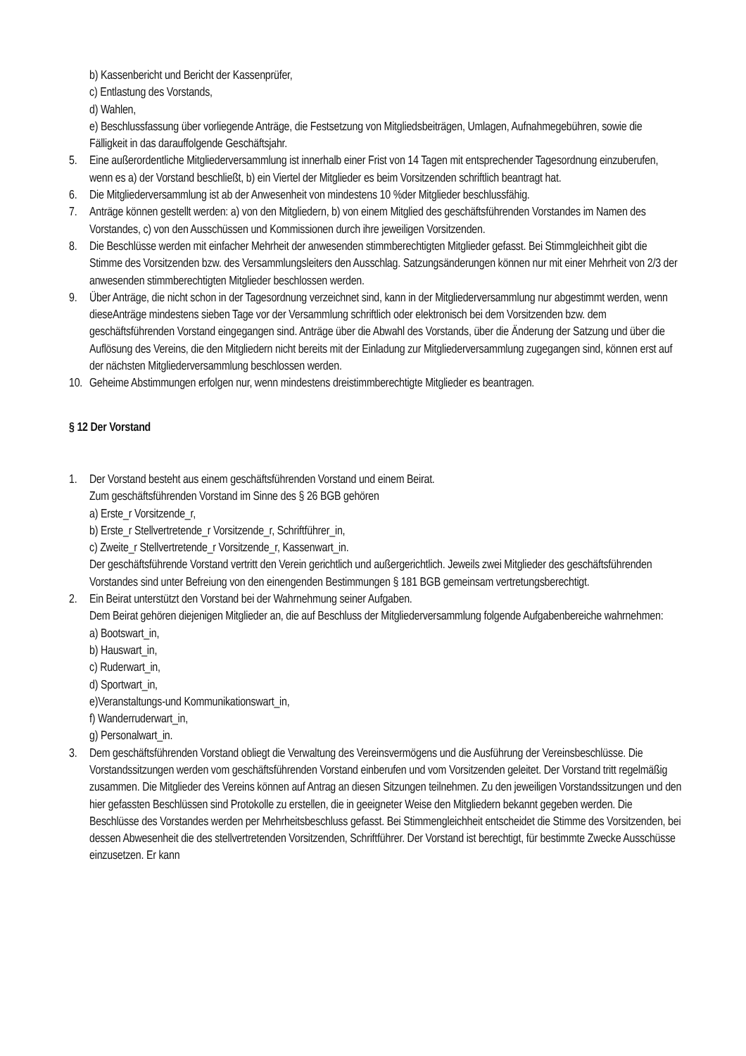b) Kassenbericht und Bericht der Kassenprüfer,
c) Entlastung des Vorstands,
d) Wahlen,
e) Beschlussfassung über vorliegende Anträge, die Festsetzung von Mitgliedsbeiträgen, Umlagen, Aufnahmegebühren, sowie die Fälligkeit in das darauffolgende Geschäftsjahr.
5. Eine außerordentliche Mitgliederversammlung ist innerhalb einer Frist von 14 Tagen mit entsprechender Tagesordnung einzuberufen, wenn es a) der Vorstand beschließt, b) ein Viertel der Mitglieder es beim Vorsitzenden schriftlich beantragt hat.
6. Die Mitgliederversammlung ist ab der Anwesenheit von mindestens 10 %der Mitglieder beschlussfähig.
7. Anträge können gestellt werden: a) von den Mitgliedern, b) von einem Mitglied des geschäftsführenden Vorstandes im Namen des Vorstandes, c) von den Ausschüssen und Kommissionen durch ihre jeweiligen Vorsitzenden.
8. Die Beschlüsse werden mit einfacher Mehrheit der anwesenden stimmberechtigten Mitglieder gefasst. Bei Stimmgleichheit gibt die Stimme des Vorsitzenden bzw. des Versammlungsleiters den Ausschlag. Satzungsänderungen können nur mit einer Mehrheit von 2/3 der anwesenden stimmberechtigten Mitglieder beschlossen werden.
9. Über Anträge, die nicht schon in der Tagesordnung verzeichnet sind, kann in der Mitgliederversammlung nur abgestimmt werden, wenn dieseAnträge mindestens sieben Tage vor der Versammlung schriftlich oder elektronisch bei dem Vorsitzenden bzw. dem geschäftsführenden Vorstand eingegangen sind. Anträge über die Abwahl des Vorstands, über die Änderung der Satzung und über die Auflösung des Vereins, die den Mitgliedern nicht bereits mit der Einladung zur Mitgliederversammlung zugegangen sind, können erst auf der nächsten Mitgliederversammlung beschlossen werden.
10. Geheime Abstimmungen erfolgen nur, wenn mindestens dreistimmberechtigte Mitglieder es beantragen.
§ 12 Der Vorstand
1. Der Vorstand besteht aus einem geschäftsführenden Vorstand und einem Beirat.
Zum geschäftsführenden Vorstand im Sinne des § 26 BGB gehören
a) Erste_r Vorsitzende_r,
b) Erste_r Stellvertretende_r Vorsitzende_r, Schriftführer_in,
c) Zweite_r Stellvertretende_r Vorsitzende_r, Kassenwart_in.
Der geschäftsführende Vorstand vertritt den Verein gerichtlich und außergerichtlich. Jeweils zwei Mitglieder des geschäftsführenden Vorstandes sind unter Befreiung von den einengenden Bestimmungen § 181 BGB gemeinsam vertretungsberechtigt.
2. Ein Beirat unterstützt den Vorstand bei der Wahrnehmung seiner Aufgaben.
Dem Beirat gehören diejenigen Mitglieder an, die auf Beschluss der Mitgliederversammlung folgende Aufgabenbereiche wahrnehmen:
a) Bootswart_in,
b) Hauswart_in,
c) Ruderwart_in,
d) Sportwart_in,
e)Veranstaltungs-und Kommunikationswart_in,
f) Wanderruderwart_in,
g) Personalwart_in.
3. Dem geschäftsführenden Vorstand obliegt die Verwaltung des Vereinsvermögens und die Ausführung der Vereinsbeschlüsse. Die Vorstandssitzungen werden vom geschäftsführenden Vorstand einberufen und vom Vorsitzenden geleitet. Der Vorstand tritt regelmäßig zusammen. Die Mitglieder des Vereins können auf Antrag an diesen Sitzungen teilnehmen. Zu den jeweiligen Vorstandssitzungen und den hier gefassten Beschlüssen sind Protokolle zu erstellen, die in geeigneter Weise den Mitgliedern bekannt gegeben werden. Die Beschlüsse des Vorstandes werden per Mehrheitsbeschluss gefasst. Bei Stimmengleichheit entscheidet die Stimme des Vorsitzenden, bei dessen Abwesenheit die des stellvertretenden Vorsitzenden, Schriftführer. Der Vorstand ist berechtigt, für bestimmte Zwecke Ausschüsse einzusetzen. Er kann